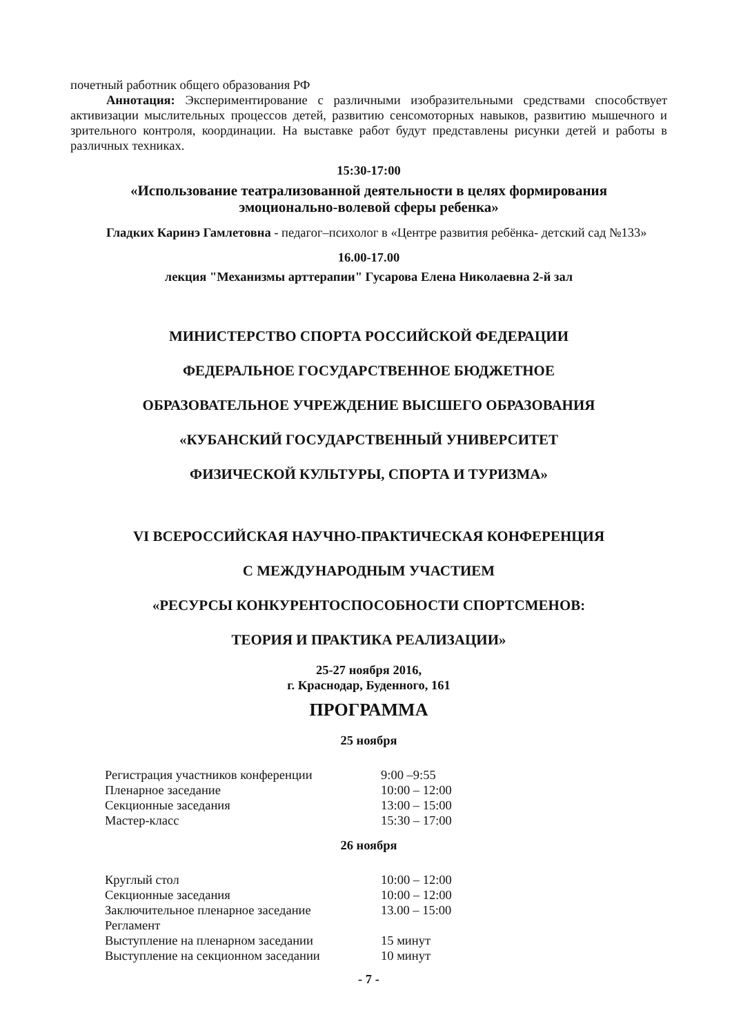почетный работник общего образования РФ
Аннотация: Экспериментирование с различными изобразительными средствами способствует активизации мыслительных процессов детей, развитию сенсомоторных навыков, развитию мышечного и зрительного контроля, координации. На выставке работ будут представлены рисунки детей и работы в различных техниках.
15:30-17:00
«Использование театрализованной деятельности в целях формирования
эмоционально-волевой сферы ребенка»
Гладких Каринэ Гамлетовна - педагог–психолог в «Центре развития ребёнка- детский сад №133»
16.00-17.00
лекция "Механизмы арттерапии" Гусарова Елена Николаевна 2-й зал
МИНИСТЕРСТВО СПОРТА РОССИЙСКОЙ ФЕДЕРАЦИИ
ФЕДЕРАЛЬНОЕ ГОСУДАРСТВЕННОЕ БЮДЖЕТНОЕ
ОБРАЗОВАТЕЛЬНОЕ УЧРЕЖДЕНИЕ ВЫСШЕГО ОБРАЗОВАНИЯ
«КУБАНСКИЙ ГОСУДАРСТВЕННЫЙ УНИВЕРСИТЕТ
ФИЗИЧЕСКОЙ КУЛЬТУРЫ, СПОРТА И ТУРИЗМА»
VI ВСЕРОССИЙСКАЯ НАУЧНО-ПРАКТИЧЕСКАЯ КОНФЕРЕНЦИЯ
С МЕЖДУНАРОДНЫМ УЧАСТИЕМ
«РЕСУРСЫ КОНКУРЕНТОСПОСОБНОСТИ СПОРТСМЕНОВ:
ТЕОРИЯ И ПРАКТИКА РЕАЛИЗАЦИИ»
25-27 ноября 2016,
г. Краснодар, Буденного, 161
ПРОГРАММА
25 ноября
| Регистрация участников конференции | 9:00 –9:55 |
| Пленарное заседание | 10:00 – 12:00 |
| Секционные заседания | 13:00 – 15:00 |
| Мастер-класс | 15:30 – 17:00 |
26 ноября
| Круглый стол | 10:00 – 12:00 |
| Секционные заседания | 10:00 – 12:00 |
| Заключительное пленарное заседание | 13.00 – 15:00 |
| Регламент | |
| Выступление на пленарном заседании | 15 минут |
| Выступление на секционном заседании | 10 минут |
- 7 -